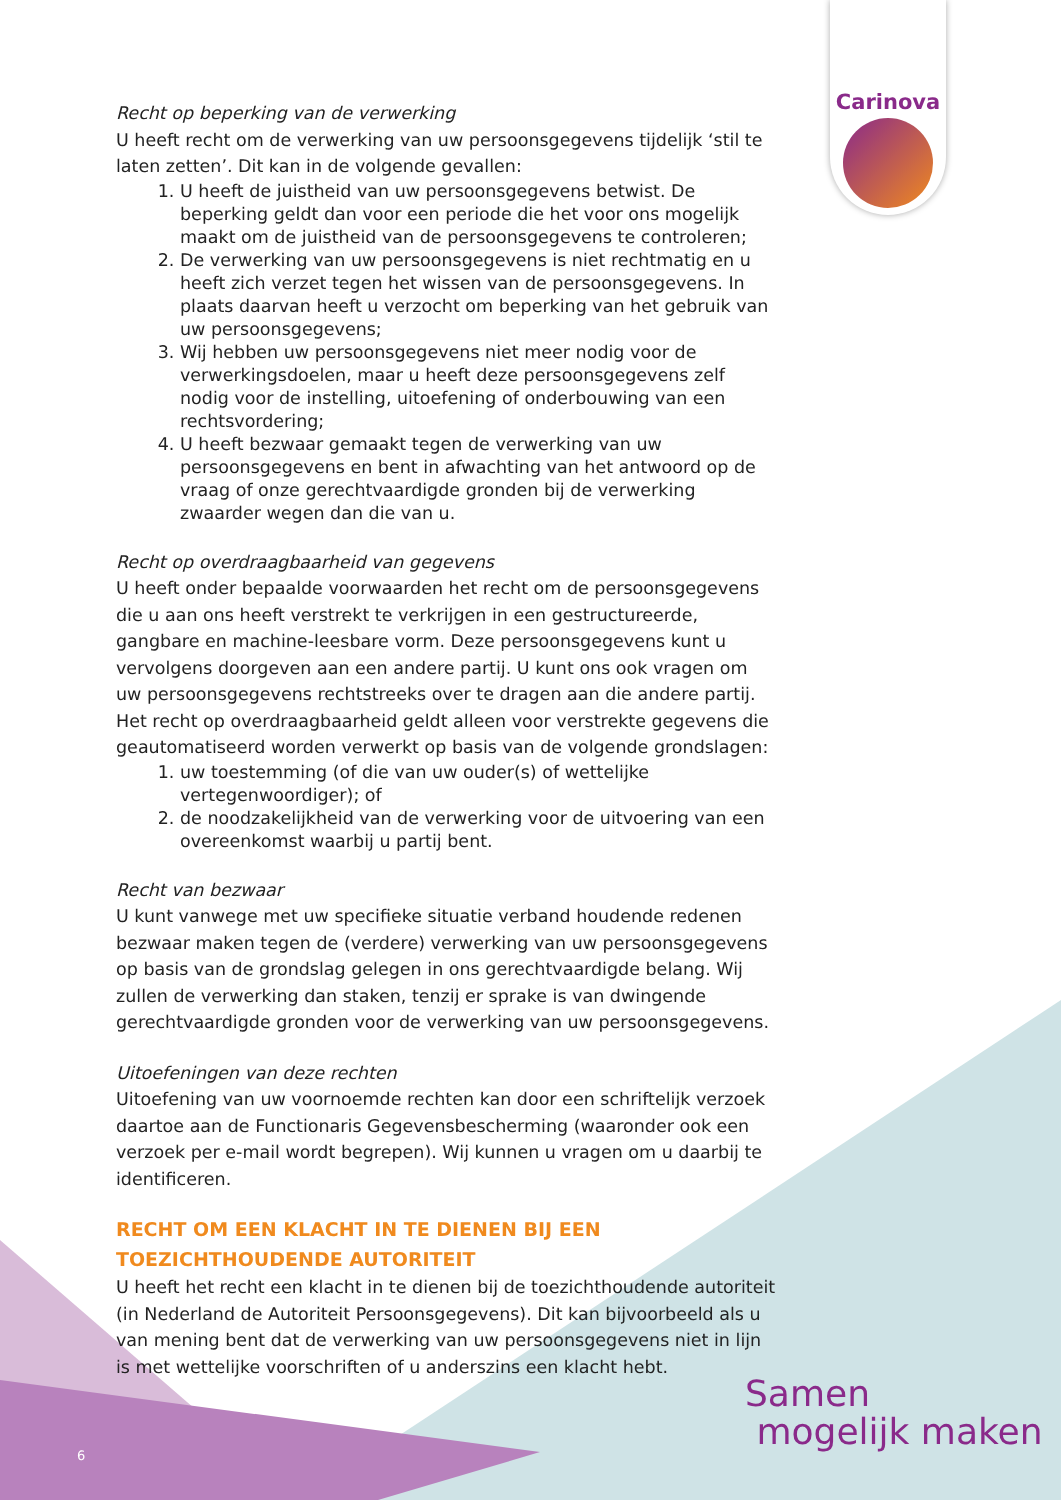Carinova
Recht op beperking van de verwerking
U heeft recht om de verwerking van uw persoonsgegevens tijdelijk ‘stil te laten zetten’. Dit kan in de volgende gevallen:
1. U heeft de juistheid van uw persoonsgegevens betwist. De beperking geldt dan voor een periode die het voor ons mogelijk maakt om de juistheid van de persoonsgegevens te controleren;
2. De verwerking van uw persoonsgegevens is niet rechtmatig en u heeft zich verzet tegen het wissen van de persoonsgegevens. In plaats daarvan heeft u verzocht om beperking van het gebruik van uw persoonsgegevens;
3. Wij hebben uw persoonsgegevens niet meer nodig voor de verwerkingsdoelen, maar u heeft deze persoonsgegevens zelf nodig voor de instelling, uitoefening of onderbouwing van een rechtsvordering;
4. U heeft bezwaar gemaakt tegen de verwerking van uw persoonsgegevens en bent in afwachting van het antwoord op de vraag of onze gerechtvaardigde gronden bij de verwerking zwaarder wegen dan die van u.
Recht op overdraagbaarheid van gegevens
U heeft onder bepaalde voorwaarden het recht om de persoonsgegevens die u aan ons heeft verstrekt te verkrijgen in een gestructureerde, gangbare en machine-leesbare vorm. Deze persoonsgegevens kunt u vervolgens doorgeven aan een andere partij. U kunt ons ook vragen om uw persoonsgegevens rechtstreeks over te dragen aan die andere partij.
Het recht op overdraagbaarheid geldt alleen voor verstrekte gegevens die geautomatiseerd worden verwerkt op basis van de volgende grondslagen:
1. uw toestemming (of die van uw ouder(s) of wettelijke vertegenwoordiger); of
2. de noodzakelijkheid van de verwerking voor de uitvoering van een overeenkomst waarbij u partij bent.
Recht van bezwaar
U kunt vanwege met uw specifieke situatie verband houdende redenen bezwaar maken tegen de (verdere) verwerking van uw persoonsgegevens op basis van de grondslag gelegen in ons gerechtvaardigde belang. Wij zullen de verwerking dan staken, tenzij er sprake is van dwingende gerechtvaardigde gronden voor de verwerking van uw persoonsgegevens.
Uitoefeningen van deze rechten
Uitoefening van uw voornoemde rechten kan door een schriftelijk verzoek daartoe aan de Functionaris Gegevensbescherming (waaronder ook een verzoek per e-mail wordt begrepen). Wij kunnen u vragen om u daarbij te identificeren.
RECHT OM EEN KLACHT IN TE DIENEN BIJ EEN TOEZICHTHOUDENDE AUTORITEIT
U heeft het recht een klacht in te dienen bij de toezichthoudende autoriteit (in Nederland de Autoriteit Persoonsgegevens). Dit kan bijvoorbeeld als u van mening bent dat de verwerking van uw persoonsgegevens niet in lijn is met wettelijke voorschriften of u anderszins een klacht hebt.
Samen
mogelijk maken
6